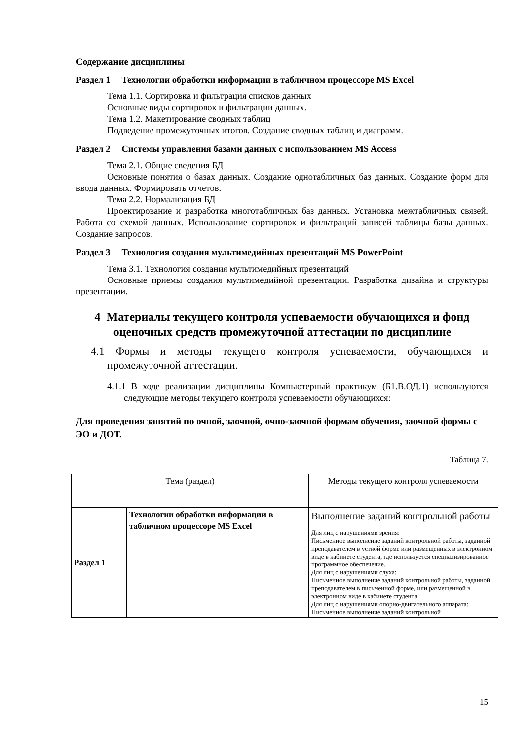Содержание дисциплины
Раздел 1 Технологии обработки информации в табличном процессоре MS Excel
Тема 1.1. Сортировка и фильтрация списков данных
Основные виды сортировок и фильтрации данных.
Тема 1.2. Макетирование сводных таблиц
Подведение промежуточных итогов. Создание сводных таблиц и диаграмм.
Раздел 2 Системы управления базами данных с использованием MS Access
Тема 2.1. Общие сведения БД
Основные понятия о базах данных. Создание однотабличных баз данных. Создание форм для ввода данных. Формировать отчетов.
Тема 2.2. Нормализация БД
Проектирование и разработка многотабличных баз данных. Установка межтабличных связей. Работа со схемой данных. Использование сортировок и фильтраций записей таблицы базы данных. Создание запросов.
Раздел 3 Технология создания мультимедийных презентаций MS PowerPoint
Тема 3.1. Технология создания мультимедийных презентаций
Основные приемы создания мультимедийной презентации. Разработка дизайна и структуры презентации.
4 Материалы текущего контроля успеваемости обучающихся и фонд оценочных средств промежуточной аттестации по дисциплине
4.1 Формы и методы текущего контроля успеваемости, обучающихся и промежуточной аттестации.
4.1.1 В ходе реализации дисциплины Компьютерный практикум (Б1.В.ОД.1) используются следующие методы текущего контроля успеваемости обучающихся:
Для проведения занятий по очной, заочной, очно-заочной формам обучения, заочной формы с ЭО и ДОТ.
Таблица 7.
| Тема (раздел) | | Методы текущего контроля успеваемости |
| --- | --- | --- |
| Раздел 1 | Технологии обработки информации в табличном процессоре MS Excel | Выполнение заданий контрольной работы Для лиц с нарушениями зрения: Письменное выполнение заданий контрольной работы, заданной преподавателем в устной форме или размещенных в электронном виде в кабинете студента, где используется специализированное программное обеспечение. Для лиц с нарушениями слуха: Письменное выполнение заданий контрольной работы, заданной преподавателем в письменной форме, или размещенной в электронном виде в кабинете студента Для лиц с нарушениями опорно-двигательного аппарата: Письменное выполнение заданий контрольной |
15